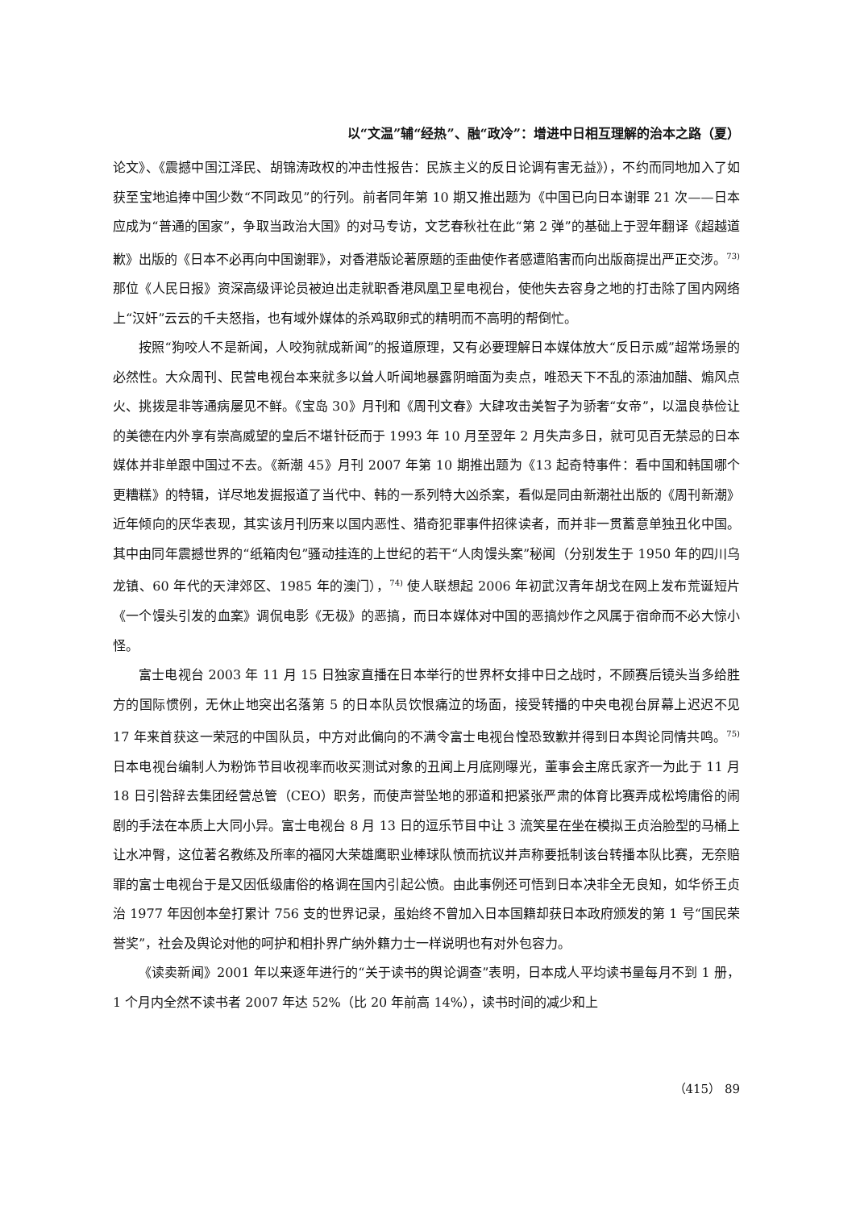以“文温”辅“经热”、融“政冷”：增进中日相互理解的治本之路（夏）
论文》、《震撼中国江泽民、胡锦涛政权的冲击性报告：民族主义的反日论调有害无益》），不约而同地加入了如获至宝地追捧中国少数“不同政见”的行列。前者同年第 10 期又推出题为《中国已向日本谢罪 21 次——日本应成为“普通的国家”，争取当政治大国》的对马专访，文艺春秋社在此“第 2 弹”的基础上于翌年翻译《超越道歉》出版的《日本不必再向中国谢罪》，对香港版论著原题的歪曲使作者感遭陷害而向出版商提出严正交涉。<sup>73)</sup> 那位《人民日报》资深高级评论员被迫出走就职香港凤凰卫星电视台，使他失去容身之地的打击除了国内网络上“汉奸”云云的千夫怒指，也有域外媒体的杀鸡取卵式的精明而不高明的帮倒忙。
按照“狗咬人不是新闻，人咬狗就成新闻”的报道原理，又有必要理解日本媒体放大“反日示威”超常场景的必然性。大众周刊、民营电视台本来就多以耸人听闻地暴露阴暗面为卖点，唯恐天下不乱的添油加醋、煽风点火、挑拨是非等通病屡见不鲜。《宝岛 30》月刊和《周刊文春》大肆攻击美智子为骄奢“女帝”，以温良恭俭让的美德在内外享有崇高威望的皇后不堪针砭而于 1993 年 10 月至翌年 2 月失声多日，就可见百无禁忌的日本媒体并非单跟中国过不去。《新潮 45》月刊 2007 年第 10 期推出题为《13 起奇特事件：看中国和韩国哪个更糟糕》的特辑，详尽地发掘报道了当代中、韩的一系列特大凶杀案，看似是同由新潮社出版的《周刊新潮》近年倾向的厌华表现，其实该月刊历来以国内恶性、猎奇犯罪事件招徕读者，而并非一贯蓄意单独丑化中国。其中由同年震撼世界的“纸箱肉包”骚动挂连的上世纪的若干“人肉馒头案”秘闻（分别发生于 1950 年的四川乌龙镇、60 年代的天津郊区、1985 年的澳门），<sup>74)</sup> 使人联想起 2006 年初武汉青年胡戈在网上发布荒诞短片《一个馒头引发的血案》调侃电影《无极》的恶搞，而日本媒体对中国的恶搞炒作之风属于宿命而不必大惊小怪。
富士电视台 2003 年 11 月 15 日独家直播在日本举行的世界杯女排中日之战时，不顾赛后镜头当多给胜方的国际惯例，无休止地突出名落第 5 的日本队员饮恨痛泣的场面，接受转播的中央电视台屏幕上迟迟不见 17 年来首获这一荣冠的中国队员，中方对此偏向的不满令富士电视台惶恐致歉并得到日本舆论同情共鸣。<sup>75)</sup> 日本电视台编制人为粉饰节目收视率而收买测试对象的丑闻上月底刚曝光，董事会主席氏家齐一为此于 11 月 18 日引咎辞去集团经营总管（CEO）职务，而使声誉坠地的邪道和把紧张严肃的体育比赛弄成松垮庸俗的闹剧的手法在本质上大同小异。富士电视台 8 月 13 日的逗乐节目中让 3 流笑星在坐在模拟王贞治脸型的马桶上让水冲臀，这位著名教练及所率的福冈大荣雄鹰职业棒球队愤而抗议并声称要抵制该台转播本队比赛，无奈赔罪的富士电视台于是又因低级庸俗的格调在国内引起公愤。由此事例还可悟到日本决非全无良知，如华侨王贞治 1977 年因创本垒打累计 756 支的世界记录，虽始终不曾加入日本国籍却获日本政府颁发的第 1 号“国民荣誉奖”，社会及舆论对他的呵护和相扑界广纳外籍力士一样说明也有对外包容力。
《读卖新闻》2001 年以来逐年进行的“关于读书的舆论调查”表明，日本成人平均读书量每月不到 1 册，1 个月内全然不读书者 2007 年达 52%（比 20 年前高 14%），读书时间的减少和上
（415） 89